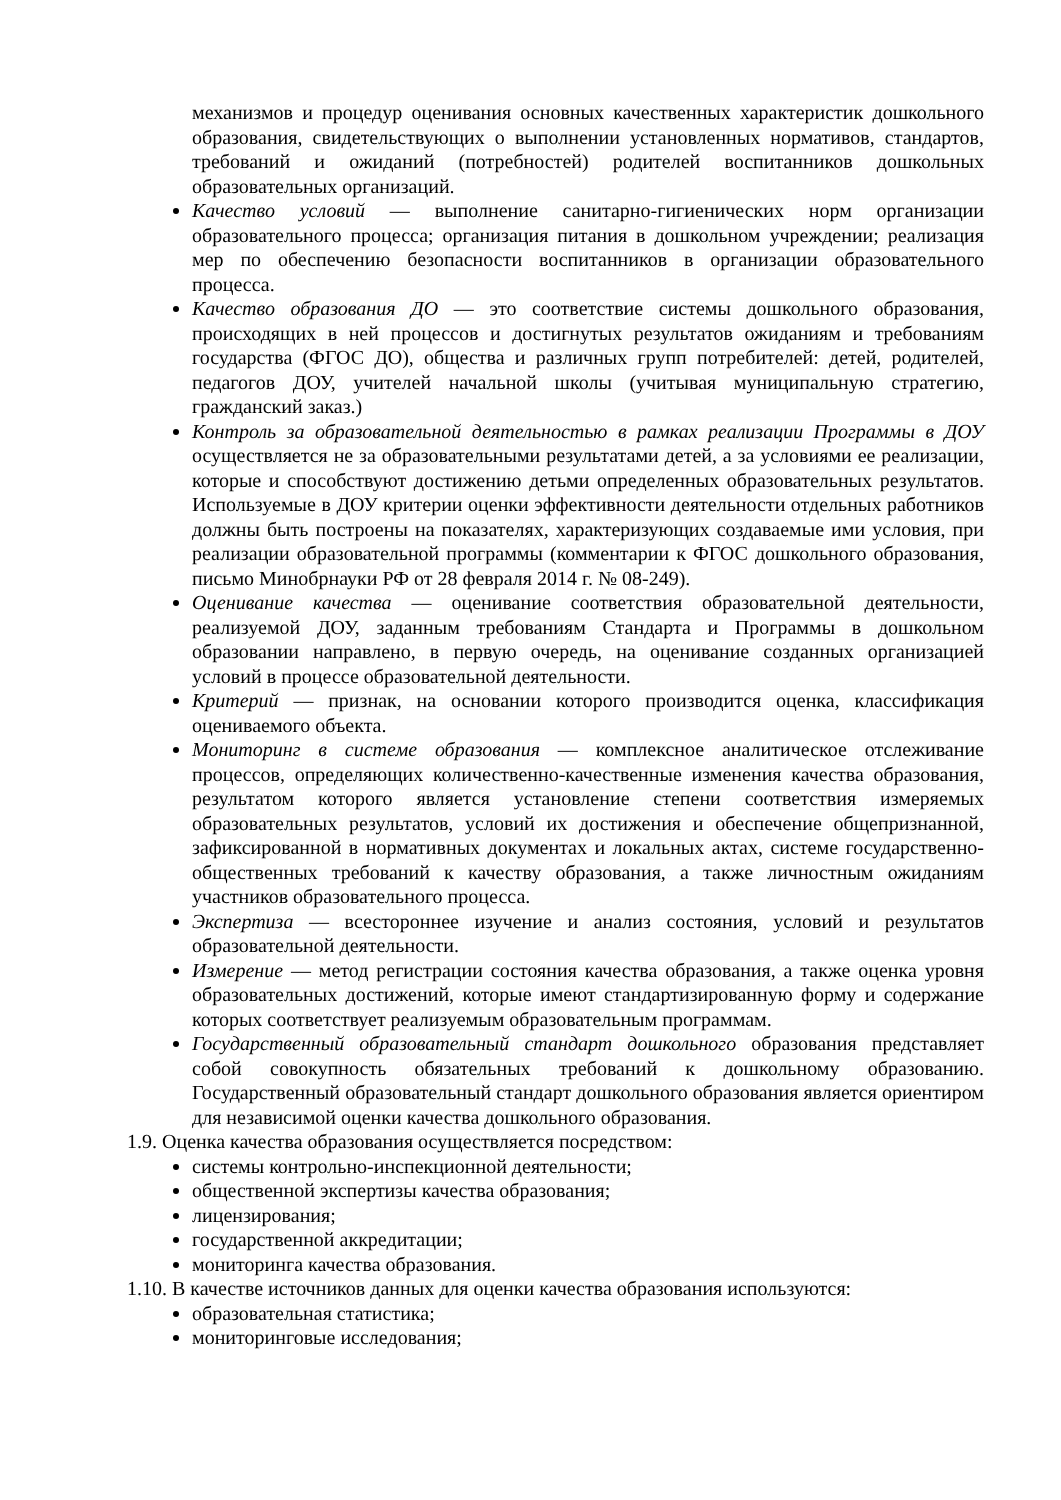механизмов и процедур оценивания основных качественных характеристик дошкольного образования, свидетельствующих о выполнении установленных нормативов, стандартов, требований и ожиданий (потребностей) родителей воспитанников дошкольных образовательных организаций.
Качество условий — выполнение санитарно-гигиенических норм организации образовательного процесса; организация питания в дошкольном учреждении; реализация мер по обеспечению безопасности воспитанников в организации образовательного процесса.
Качество образования ДО — это соответствие системы дошкольного образования, происходящих в ней процессов и достигнутых результатов ожиданиям и требованиям государства (ФГОС ДО), общества и различных групп потребителей: детей, родителей, педагогов ДОУ, учителей начальной школы (учитывая муниципальную стратегию, гражданский заказ.)
Контроль за образовательной деятельностью в рамках реализации Программы в ДОУ осуществляется не за образовательными результатами детей, а за условиями ее реализации, которые и способствуют достижению детьми определенных образовательных результатов. Используемые в ДОУ критерии оценки эффективности деятельности отдельных работников должны быть построены на показателях, характеризующих создаваемые ими условия, при реализации образовательной программы (комментарии к ФГОС дошкольного образования, письмо Минобрнауки РФ от 28 февраля 2014 г. № 08-249).
Оценивание качества — оценивание соответствия образовательной деятельности, реализуемой ДОУ, заданным требованиям Стандарта и Программы в дошкольном образовании направлено, в первую очередь, на оценивание созданных организацией условий в процессе образовательной деятельности.
Критерий — признак, на основании которого производится оценка, классификация оцениваемого объекта.
Мониторинг в системе образования — комплексное аналитическое отслеживание процессов, определяющих количественно-качественные изменения качества образования, результатом которого является установление степени соответствия измеряемых образовательных результатов, условий их достижения и обеспечение общепризнанной, зафиксированной в нормативных документах и локальных актах, системе государственно-общественных требований к качеству образования, а также личностным ожиданиям участников образовательного процесса.
Экспертиза — всестороннее изучение и анализ состояния, условий и результатов образовательной деятельности.
Измерение — метод регистрации состояния качества образования, а также оценка уровня образовательных достижений, которые имеют стандартизированную форму и содержание которых соответствует реализуемым образовательным программам.
Государственный образовательный стандарт дошкольного образования представляет собой совокупность обязательных требований к дошкольному образованию. Государственный образовательный стандарт дошкольного образования является ориентиром для независимой оценки качества дошкольного образования.
1.9. Оценка качества образования осуществляется посредством:
системы контрольно-инспекционной деятельности;
общественной экспертизы качества образования;
лицензирования;
государственной аккредитации;
мониторинга качества образования.
1.10. В качестве источников данных для оценки качества образования используются:
образовательная статистика;
мониторинговые исследования;